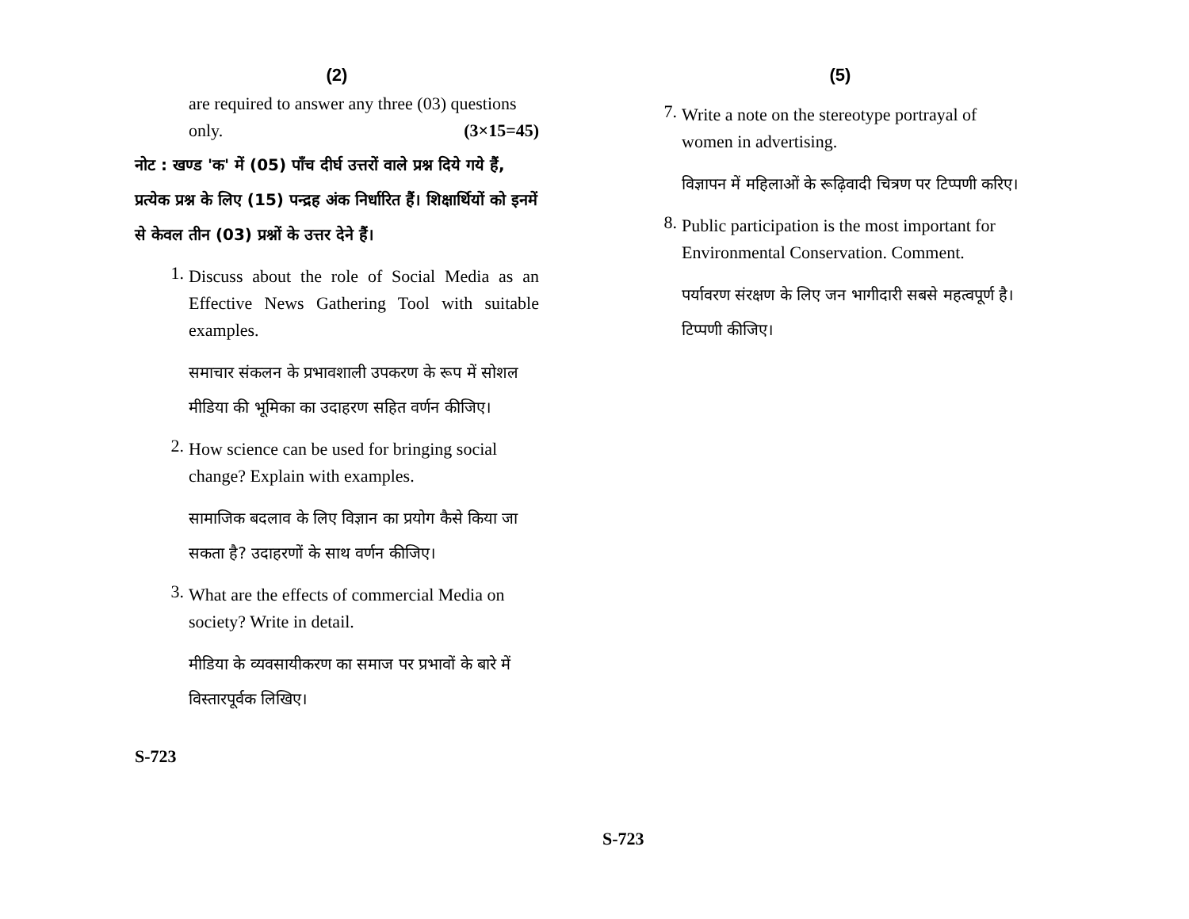(2)
are required to answer any three (03) questions only. (3×15=45)
नोट : खण्ड 'क' में (05) पाँच दीर्घ उत्तरों वाले प्रश्न दिये गये हैं, प्रत्येक प्रश्न के लिए (15) पन्द्रह अंक निर्धारित हैं। शिक्षार्थियों को इनमें से केवल तीन (03) प्रश्नों के उत्तर देने हैं।
1.
Discuss about the role of Social Media as an Effective News Gathering Tool with suitable examples.
समाचार संकलन के प्रभावशाली उपकरण के रूप में सोशल मीडिया की भूमिका का उदाहरण सहित वर्णन कीजिए।
2.
How science can be used for bringing social change? Explain with examples.
सामाजिक बदलाव के लिए विज्ञान का प्रयोग कैसे किया जा सकता है? उदाहरणों के साथ वर्णन कीजिए।
3.
What are the effects of commercial Media on society? Write in detail.
मीडिया के व्यवसायीकरण का समाज पर प्रभावों के बारे में विस्तारपूर्वक लिखिए।
S-723
(5)
7.
Write a note on the stereotype portrayal of women in advertising.
विज्ञापन में महिलाओं के रूढ़िवादी चित्रण पर टिप्पणी करिए।
8.
Public participation is the most important for Environmental Conservation. Comment.
पर्यावरण संरक्षण के लिए जन भागीदारी सबसे महत्वपूर्ण है। टिप्पणी कीजिए।
S-723